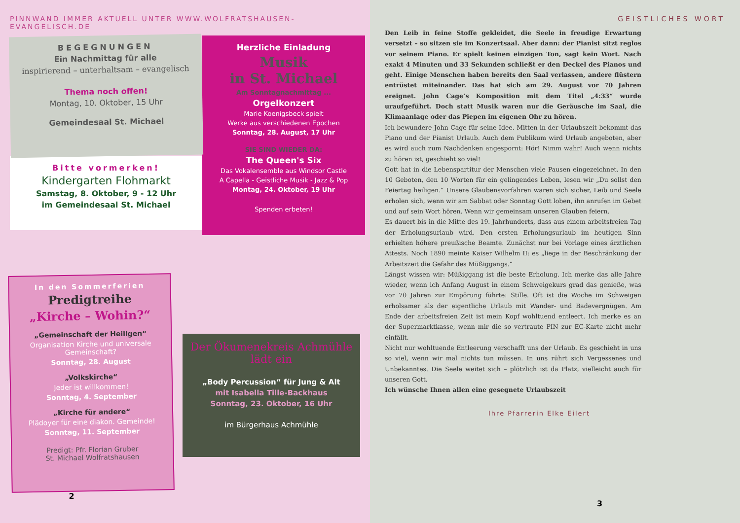PINNWAND IMMER AKTUELL UNTER WWW.WOLFRATSHAUSEN-EVANGELISCH.DE
BEGEGNUNGEN
Ein Nachmittag für alle
inspirierend – unterhaltsam – evangelisch
Thema noch offen!
Montag, 10. Oktober, 15 Uhr
Gemeindesaal St. Michael
Bitte vormerken!
Kindergarten Flohmarkt
Samstag, 8. Oktober, 9 - 12 Uhr
im Gemeindesaal St. Michael
Herzliche Einladung
Musik
in St. Michael
Am Sonntagnachmittag ...
Orgelkonzert
Marie Koenigsbeck spielt
Werke aus verschiedenen Epochen
Sonntag, 28. August, 17 Uhr
SIE SIND WIEDER DA:
The Queen's Six
Das Vokalensemble aus Windsor Castle
A Capella - Geistliche Musik - Jazz & Pop
Montag, 24. Oktober, 19 Uhr
Spenden erbeten!
In den Sommerferien
Predigtreihe
„Kirche – Wohin?“
„Gemeinschaft der Heiligen“
Organisation Kirche und universale Gemeinschaft?
Sonntag, 28. August
„Volkskirche“
Jeder ist willkommen!
Sonntag, 4. September
„Kirche für andere“
Plädoyer für eine diakon. Gemeinde!
Sonntag, 11. September
Predigt: Pfr. Florian Gruber
St. Michael Wolfratshausen
Der Ökumenekreis Achmühle
lädt ein
„Body Percussion“ für Jung & Alt
mit Isabella Tille-Backhaus
Sonntag, 23. Oktober, 16 Uhr
im Bürgerhaus Achmühle
2
GEISTLICHES WORT
Den Leib in feine Stoffe gekleidet, die Seele in freudige Erwartung versetzt – so sitzen sie im Konzertsaal. Aber dann: der Pianist sitzt reglos vor seinem Piano. Er spielt keinen einzigen Ton, sagt kein Wort. Nach exakt 4 Minuten und 33 Sekunden schließt er den Deckel des Pianos und geht. Einige Menschen haben bereits den Saal verlassen, andere flüstern entrüstet miteinander. Das hat sich am 29. August vor 70 Jahren ereignet. John Cage’s Komposition mit dem Titel „4:33“ wurde uraufgeführt. Doch statt Musik waren nur die Geräusche im Saal, die Klimaanlage oder das Piepen im eigenen Ohr zu hören.
Ich bewundere John Cage für seine Idee. Mitten in der Urlaubszeit bekommt das Piano und der Pianist Urlaub. Auch dem Publikum wird Urlaub angeboten, aber es wird auch zum Nachdenken angespornt: Hör! Nimm wahr! Auch wenn nichts zu hören ist, geschieht so viel!
Gott hat in die Lebenspartitur der Menschen viele Pausen eingezeichnet. In den 10 Geboten, den 10 Worten für ein gelingendes Leben, lesen wir „Du sollst den Feiertag heiligen.“ Unsere Glaubensvorfahren waren sich sicher, Leib und Seele erholen sich, wenn wir am Sabbat oder Sonntag Gott loben, ihn anrufen im Gebet und auf sein Wort hören. Wenn wir gemeinsam unseren Glauben feiern.
Es dauert bis in die Mitte des 19. Jahrhunderts, dass aus einem arbeitsfreien Tag der Erholungsurlaub wird. Den ersten Erholungsurlaub im heutigen Sinn erhielten höhere preußische Beamte. Zunächst nur bei Vorlage eines ärztlichen Attests. Noch 1890 meinte Kaiser Wilhelm II: es „liege in der Beschränkung der Arbeitszeit die Gefahr des Müßiggangs.“
Längst wissen wir: Müßiggang ist die beste Erholung. Ich merke das alle Jahre wieder, wenn ich Anfang August in einem Schweigekurs grad das genieße, was vor 70 Jahren zur Empörung führte: Stille. Oft ist die Woche im Schweigen erholsamer als der eigentliche Urlaub mit Wander- und Badevergnügen. Am Ende der arbeitsfreien Zeit ist mein Kopf wohltuend entleert. Ich merke es an der Supermarktkasse, wenn mir die so vertraute PIN zur EC-Karte nicht mehr einfällt.
Nicht nur wohltuende Entleerung verschafft uns der Urlaub. Es geschieht in uns so viel, wenn wir mal nichts tun müssen. In uns rührt sich Vergessenes und Unbekanntes. Die Seele weitet sich – plötzlich ist da Platz, vielleicht auch für unseren Gott.
Ich wünsche Ihnen allen eine gesegnete Urlaubszeit
Ihre Pfarrerin Elke Eilert
3